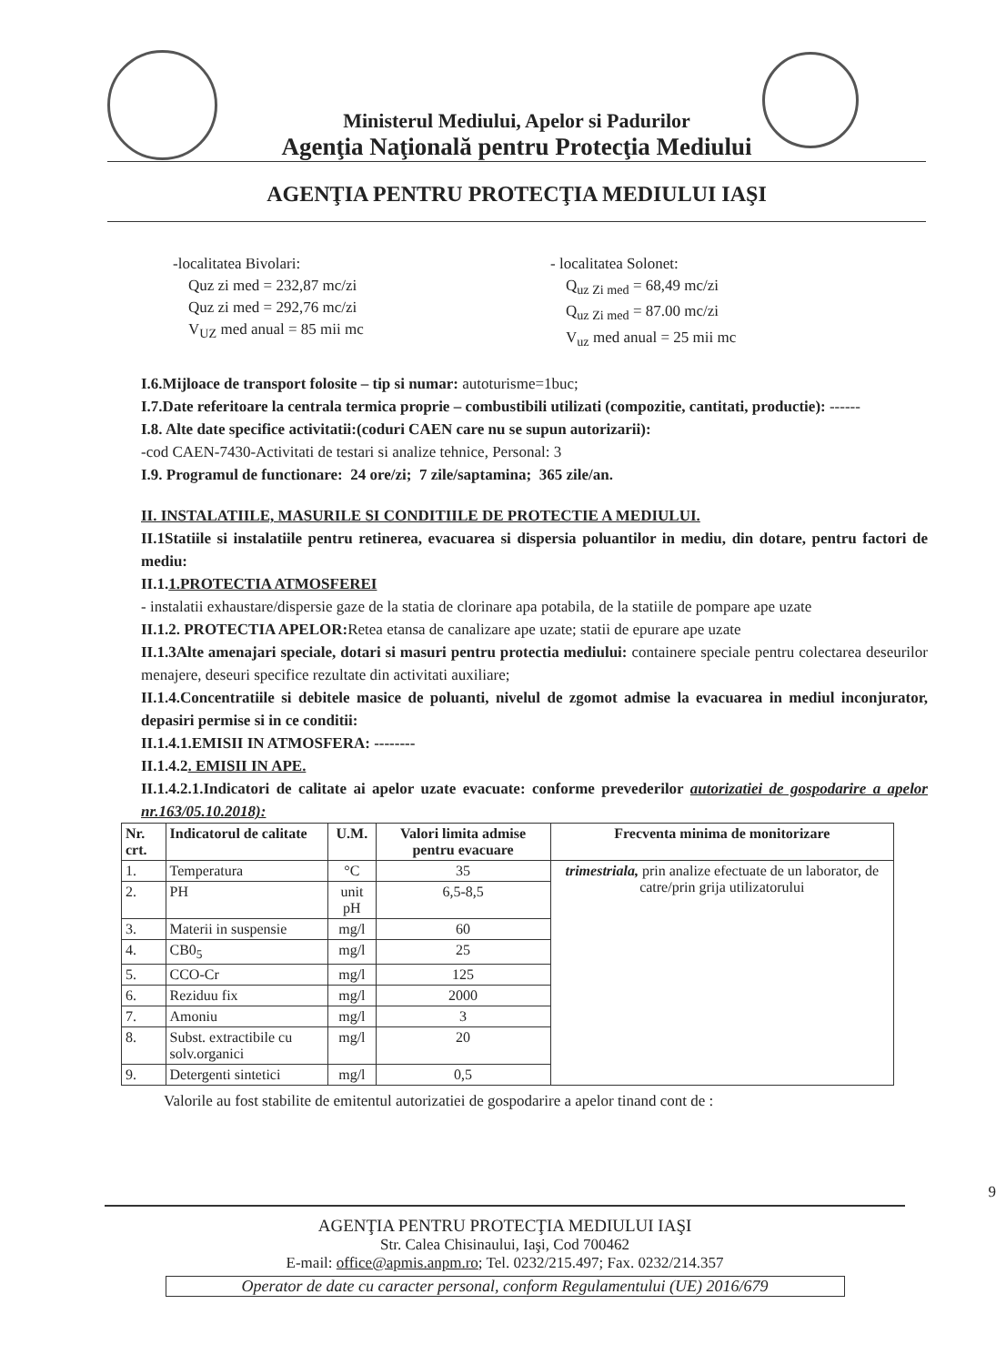Ministerul Mediului, Apelor si Padurilor
Agenţia Naţională pentru Protecţia Mediului
AGENŢIA PENTRU PROTECŢIA MEDIULUI IAŞI
-localitatea Bivolari:
Quz zi med = 232,87 mc/zi
Quz zi med = 292,76 mc/zi
V<sub>UZ</sub> med anual = 85 mii mc
- localitatea Solonet:
Q<sub>uz Zi med</sub> = 68,49 mc/zi
Q<sub>uz Zi med</sub> = 87.00 mc/zi
V<sub>uz</sub> med anual = 25 mii mc
I.6.Mijloace de transport folosite – tip si numar: autoturisme=1buc;
I.7.Date referitoare la centrala termica proprie – combustibili utilizati (compozitie, cantitati, productie): ------
I.8. Alte date specifice activitatii:(coduri CAEN care nu se supun autorizarii):
-cod CAEN-7430-Activitati de testari si analize tehnice, Personal: 3
I.9. Programul de functionare: 24 ore/zi; 7 zile/saptamina; 365 zile/an.
II. INSTALATIILE, MASURILE SI CONDITIILE DE PROTECTIE A MEDIULUI.
II.1Statiile si instalatiile pentru retinerea, evacuarea si dispersia poluantilor in mediu, din dotare, pentru factori de mediu:
II.1.1.PROTECTIA ATMOSFEREI
- instalatii exhaustare/dispersie gaze de la statia de clorinare apa potabila, de la statiile de pompare ape uzate
II.1.2. PROTECTIA APELOR: Retea etansa de canalizare ape uzate; statii de epurare ape uzate
II.1.3Alte amenajari speciale, dotari si masuri pentru protectia mediului: containere speciale pentru colectarea deseurilor menajere, deseuri specifice rezultate din activitati auxiliare;
II.1.4.Concentratiile si debitele masice de poluanti, nivelul de zgomot admise la evacuarea in mediul inconjurator, depasiri permise si in ce conditii:
II.1.4.1.EMISII IN ATMOSFERA: --------
II.1.4.2. EMISII IN APE.
II.1.4.2.1.Indicatori de calitate ai apelor uzate evacuate: conforme prevederilor autorizatiei de gospodarire a apelor nr.163/05.10.2018):
| Nr. crt. | Indicatorul de calitate | U.M. | Valori limita admise pentru evacuare | Frecventa minima de monitorizare |
| --- | --- | --- | --- | --- |
| 1. | Temperatura | °C | 35 | trimestriala, prin analize efectuate de un laborator, de catre/prin grija utilizatorului |
| 2. | PH | unit pH | 6,5-8,5 | |
| 3. | Materii in suspensie | mg/l | 60 | |
| 4. | CB0<sub>5</sub> | mg/l | 25 | |
| 5. | CCO-Cr | mg/l | 125 | |
| 6. | Reziduu fix | mg/l | 2000 | |
| 7. | Amoniu | mg/l | 3 | |
| 8. | Subst. extractibile cu solv.organici | mg/l | 20 | |
| 9. | Detergenti sintetici | mg/l | 0,5 | |
Valorile au fost stabilite de emitentul autorizatiei de gospodarire a apelor tinand cont de :
9
AGENŢIA PENTRU PROTECŢIA MEDIULUI IAŞI
Str. Calea Chisinaului, Iaşi, Cod 700462
E-mail: office@apmis.anpm.ro; Tel. 0232/215.497; Fax. 0232/214.357
Operator de date cu caracter personal, conform Regulamentului (UE) 2016/679